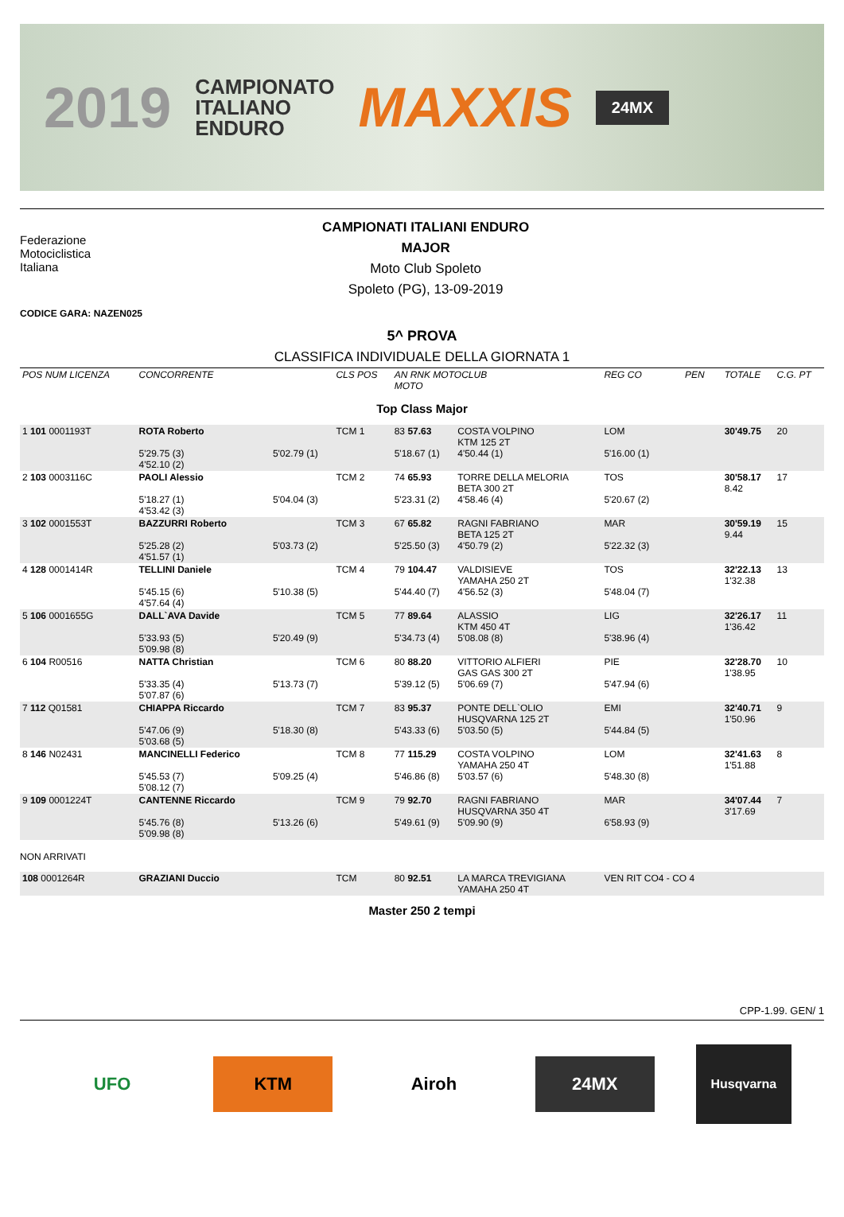2019
CAMPIONATO
ITALIANO
ENDURO
MAXXIS
24MX
Federazione
Motociclistica
Italiana
CAMPIONATI ITALIANI ENDURO
MAJOR
Moto Club Spoleto
Spoleto (PG), 13-09-2019
CODICE GARA: NAZEN025
5^ PROVA
CLASSIFICA INDIVIDUALE DELLA GIORNATA 1
| POS NUM LICENZA | CONCORRENTE | | CLS POS | AN RNK MOTOCLUB MOTO | | REG CO | PEN | TOTALE | C.G. PT |
| Top Class Major | | | | | | | | | |
| 1 101 0001193T | ROTA Roberto 5'29.75 (3) 4'52.10 (2) | 5'02.79 (1) | TCM 1 | 83 57.63 5'18.67 (1) | COSTA VOLPINO KTM 125 2T 4'50.44 (1) | LOM 5'16.00 (1) | | 30'49.75 | 20 |
| 2 103 0003116C | PAOLI Alessio 5'18.27 (1) 4'53.42 (3) | 5'04.04 (3) | TCM 2 | 74 65.93 5'23.31 (2) | TORRE DELLA MELORIA BETA 300 2T 4'58.46 (4) | TOS 5'20.67 (2) | | 30'58.17 8.42 | 17 |
| 3 102 0001553T | BAZZURRI Roberto 5'25.28 (2) 4'51.57 (1) | 5'03.73 (2) | TCM 3 | 67 65.82 5'25.50 (3) | RAGNI FABRIANO BETA 125 2T 4'50.79 (2) | MAR 5'22.32 (3) | | 30'59.19 9.44 | 15 |
| 4 128 0001414R | TELLINI Daniele 5'45.15 (6) 4'57.64 (4) | 5'10.38 (5) | TCM 4 | 79 104.47 5'44.40 (7) | VALDISIEVE YAMAHA 250 2T 4'56.52 (3) | TOS 5'48.04 (7) | | 32'22.13 1'32.38 | 13 |
| 5 106 0001655G | DALL`AVA Davide 5'33.93 (5) 5'09.98 (8) | 5'20.49 (9) | TCM 5 | 77 89.64 5'34.73 (4) | ALASSIO KTM 450 4T 5'08.08 (8) | LIG 5'38.96 (4) | | 32'26.17 1'36.42 | 11 |
| 6 104 R00516 | NATTA Christian 5'33.35 (4) 5'07.87 (6) | 5'13.73 (7) | TCM 6 | 80 88.20 5'39.12 (5) | VITTORIO ALFIERI GAS GAS 300 2T 5'06.69 (7) | PIE 5'47.94 (6) | | 32'28.70 1'38.95 | 10 |
| 7 112 Q01581 | CHIAPPA Riccardo 5'47.06 (9) 5'03.68 (5) | 5'18.30 (8) | TCM 7 | 83 95.37 5'43.33 (6) | PONTE DELL`OLIO HUSQVARNA 125 2T 5'03.50 (5) | EMI 5'44.84 (5) | | 32'40.71 1'50.96 | 9 |
| 8 146 N02431 | MANCINELLI Federico 5'45.53 (7) 5'08.12 (7) | 5'09.25 (4) | TCM 8 | 77 115.29 5'46.86 (8) | COSTA VOLPINO YAMAHA 250 4T 5'03.57 (6) | LOM 5'48.30 (8) | | 32'41.63 1'51.88 | 8 |
| 9 109 0001224T | CANTENNE Riccardo 5'45.76 (8) 5'09.98 (8) | 5'13.26 (6) | TCM 9 | 79 92.70 5'49.61 (9) | RAGNI FABRIANO HUSQVARNA 350 4T 5'09.90 (9) | MAR 6'58.93 (9) | | 34'07.44 3'17.69 | 7 |
| NON ARRIVATI | | | | | | | | | |
| 108 0001264R | GRAZIANI Duccio | | TCM | 80 92.51 | LA MARCA TREVIGIANA YAMAHA 250 4T | VEN RIT CO4 - CO 4 | | | |
| Master 250 2 tempi | | | | | | | | | |
CPP-1.99. GEN/ 1
UFO KTM Airoh 24MX
Husqvarna